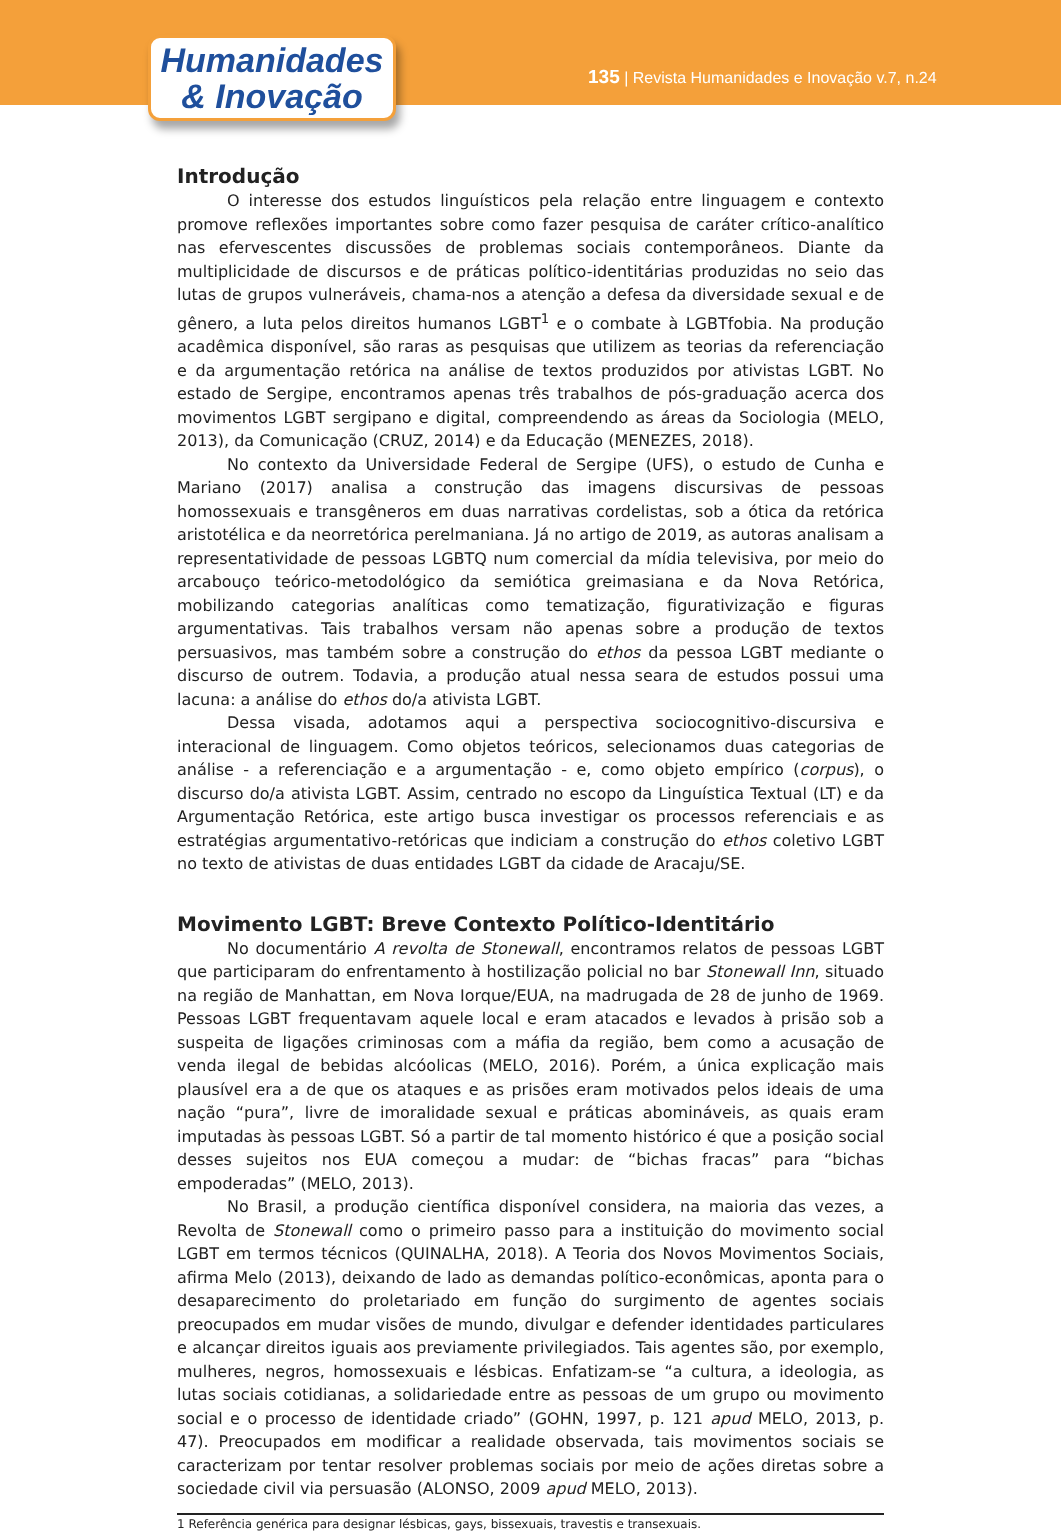Humanidades
& Inovação
135 | Revista Humanidades e Inovação v.7, n.24
Introdução
O interesse dos estudos linguísticos pela relação entre linguagem e contexto promove reflexões importantes sobre como fazer pesquisa de caráter crítico-analítico nas efervescentes discussões de problemas sociais contemporâneos. Diante da multiplicidade de discursos e de práticas político-identitárias produzidas no seio das lutas de grupos vulneráveis, chama-nos a atenção a defesa da diversidade sexual e de gênero, a luta pelos direitos humanos LGBT<sup>1</sup> e o combate à LGBTfobia. Na produção acadêmica disponível, são raras as pesquisas que utilizem as teorias da referenciação e da argumentação retórica na análise de textos produzidos por ativistas LGBT. No estado de Sergipe, encontramos apenas três trabalhos de pós-graduação acerca dos movimentos LGBT sergipano e digital, compreendendo as áreas da Sociologia (MELO, 2013), da Comunicação (CRUZ, 2014) e da Educação (MENEZES, 2018).
No contexto da Universidade Federal de Sergipe (UFS), o estudo de Cunha e Mariano (2017) analisa a construção das imagens discursivas de pessoas homossexuais e transgêneros em duas narrativas cordelistas, sob a ótica da retórica aristotélica e da neorretórica perelmaniana. Já no artigo de 2019, as autoras analisam a representatividade de pessoas LGBTQ num comercial da mídia televisiva, por meio do arcabouço teórico-metodológico da semiótica greimasiana e da Nova Retórica, mobilizando categorias analíticas como tematização, figurativização e figuras argumentativas. Tais trabalhos versam não apenas sobre a produção de textos persuasivos, mas também sobre a construção do ethos da pessoa LGBT mediante o discurso de outrem. Todavia, a produção atual nessa seara de estudos possui uma lacuna: a análise do ethos do/a ativista LGBT.
Dessa visada, adotamos aqui a perspectiva sociocognitivo-discursiva e interacional de linguagem. Como objetos teóricos, selecionamos duas categorias de análise - a referenciação e a argumentação - e, como objeto empírico (corpus), o discurso do/a ativista LGBT. Assim, centrado no escopo da Linguística Textual (LT) e da Argumentação Retórica, este artigo busca investigar os processos referenciais e as estratégias argumentativo-retóricas que indiciam a construção do ethos coletivo LGBT no texto de ativistas de duas entidades LGBT da cidade de Aracaju/SE.
Movimento LGBT: Breve Contexto Político-Identitário
No documentário A revolta de Stonewall, encontramos relatos de pessoas LGBT que participaram do enfrentamento à hostilização policial no bar Stonewall Inn, situado na região de Manhattan, em Nova Iorque/EUA, na madrugada de 28 de junho de 1969. Pessoas LGBT frequentavam aquele local e eram atacados e levados à prisão sob a suspeita de ligações criminosas com a máfia da região, bem como a acusação de venda ilegal de bebidas alcóolicas (MELO, 2016). Porém, a única explicação mais plausível era a de que os ataques e as prisões eram motivados pelos ideais de uma nação “pura”, livre de imoralidade sexual e práticas abomináveis, as quais eram imputadas às pessoas LGBT. Só a partir de tal momento histórico é que a posição social desses sujeitos nos EUA começou a mudar: de “bichas fracas” para “bichas empoderadas” (MELO, 2013).
No Brasil, a produção científica disponível considera, na maioria das vezes, a Revolta de Stonewall como o primeiro passo para a instituição do movimento social LGBT em termos técnicos (QUINALHA, 2018). A Teoria dos Novos Movimentos Sociais, afirma Melo (2013), deixando de lado as demandas político-econômicas, aponta para o desaparecimento do proletariado em função do surgimento de agentes sociais preocupados em mudar visões de mundo, divulgar e defender identidades particulares e alcançar direitos iguais aos previamente privilegiados. Tais agentes são, por exemplo, mulheres, negros, homossexuais e lésbicas. Enfatizam-se “a cultura, a ideologia, as lutas sociais cotidianas, a solidariedade entre as pessoas de um grupo ou movimento social e o processo de identidade criado” (GOHN, 1997, p. 121 apud MELO, 2013, p. 47). Preocupados em modificar a realidade observada, tais movimentos sociais se caracterizam por tentar resolver problemas sociais por meio de ações diretas sobre a sociedade civil via persuasão (ALONSO, 2009 apud MELO, 2013).
1 Referência genérica para designar lésbicas, gays, bissexuais, travestis e transexuais.